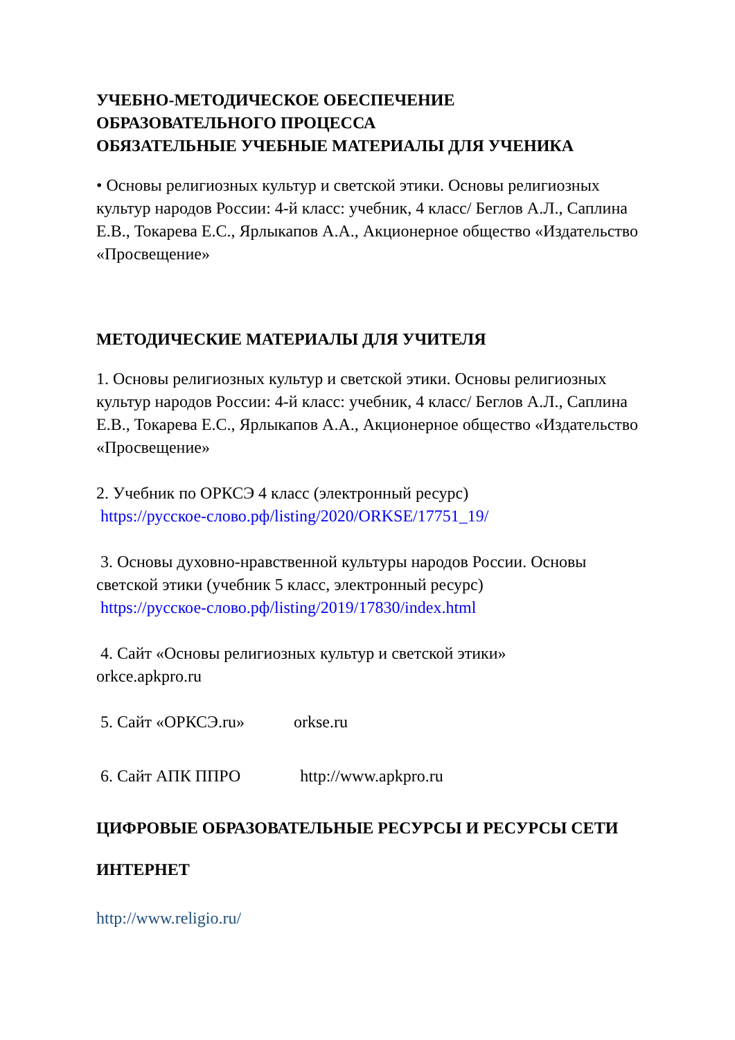УЧЕБНО-МЕТОДИЧЕСКОЕ ОБЕСПЕЧЕНИЕ
ОБРАЗОВАТЕЛЬНОГО ПРОЦЕССА
ОБЯЗАТЕЛЬНЫЕ УЧЕБНЫЕ МАТЕРИАЛЫ ДЛЯ УЧЕНИКА
• Основы религиозных культур и светской этики. Основы религиозных культур народов России: 4-й класс: учебник, 4 класс/ Беглов А.Л., Саплина Е.В., Токарева Е.С., Ярлыкапов А.А., Акционерное общество «Издательство «Просвещение»
МЕТОДИЧЕСКИЕ МАТЕРИАЛЫ ДЛЯ УЧИТЕЛЯ
1. Основы религиозных культур и светской этики. Основы религиозных культур народов России: 4-й класс: учебник, 4 класс/ Беглов А.Л., Саплина Е.В., Токарева Е.С., Ярлыкапов А.А., Акционерное общество «Издательство «Просвещение»
2. Учебник по ОРКСЭ 4 класс (электронный ресурс)
https://русское-слово.рф/listing/2020/ORKSE/17751_19/
3. Основы духовно-нравственной культуры народов России. Основы светской этики (учебник 5 класс, электронный ресурс)
https://русское-слово.рф/listing/2019/17830/index.html
4. Сайт «Основы религиозных культур и светской этики»
orkce.apkpro.ru
5. Сайт «ОРКСЭ.ru» orkse.ru
6. Сайт АПК ППРО http://www.apkpro.ru
ЦИФРОВЫЕ ОБРАЗОВАТЕЛЬНЫЕ РЕСУРСЫ И РЕСУРСЫ СЕТИ ИНТЕРНЕТ
http://www.religio.ru/